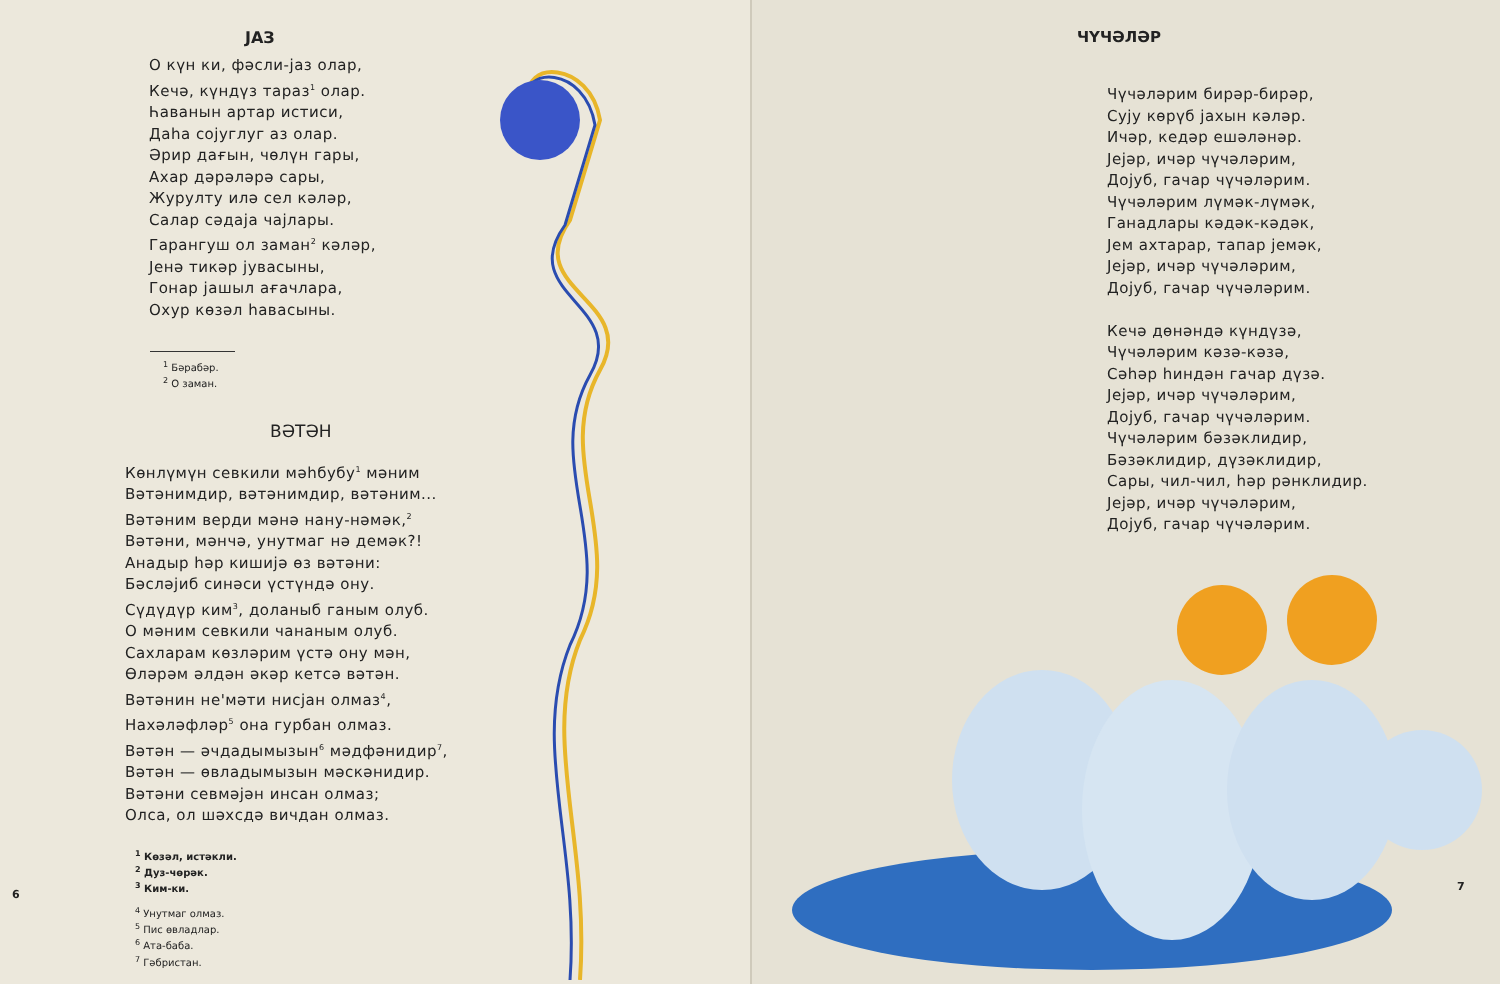JAЗ
О күн ки, фәсли-јаз олар,
Кечә, күндүз тараз<sup>1</sup> олар.
Һаванын артар истиси,
Даһа сојуглуг аз олар.
Әрир дағын, чөлүн гары,
Ахар дәрәләрә сары,
Журулту илә сел кәләр,
Салар сәдаја чајлары.
Гарангуш ол заман<sup>2</sup> кәләр,
Јенә тикәр јувасыны,
Гонар јашыл ағачлара,
Охур көзәл һавасыны.
<sup>1</sup> Бәрабәр.
<sup>2</sup> О заман.
ВӘТӘН
Көнлүмүн севкили мәһбубу<sup>1</sup> мәним
Вәтәнимдир, вәтәнимдир, вәтәним...
Вәтәним верди мәнә нану-нәмәк,<sup>2</sup>
Вәтәни, мәнчә, унутмаг нә демәк?!
Анадыр һәр кишијә өз вәтәни:
Бәсләјиб синәси үстүндә ону.
Сүдүдүр ким<sup>3</sup>, доланыб ганым олуб.
О мәним севкили чананым олуб.
Сахларам көзләрим үстә ону мән,
Өләрәм әлдән әкәр кетсә вәтән.
Вәтәнин не'мәти нисјан олмаз<sup>4</sup>,
Нахәләфләр<sup>5</sup> она гурбан олмаз.
Вәтән — әчдадымызын<sup>6</sup> мәдфәнидир<sup>7</sup>,
Вәтән — өвладымызын мәскәнидир.
Вәтәни севмәјән инсан олмаз;
Олса, ол шәхсдә вичдан олмаз.
<sup>1</sup> Көзәл, истәкли.
<sup>2</sup> Дуз-чөрәк.
<sup>3</sup> Ким-ки.
<sup>4</sup> Унутмаг олмаз.
<sup>5</sup> Пис өвладлар.
<sup>6</sup> Ата-баба.
<sup>7</sup> Гәбристан.
6
ЧҮЧӘЛӘР
Чүчәләрим бирәр-бирәр,
Сују көрүб јахын кәләр.
Ичәр, кедәр ешәләнәр.
Јејәр, ичәр чүчәләрим,
Дојуб, гачар чүчәләрим.
Чүчәләрим лүмәк-лүмәк,
Ганадлары кәдәк-кәдәк,
Јем ахтарар, тапар јемәк,
Јејәр, ичәр чүчәләрим,
Дојуб, гачар чүчәләрим.
Кечә дөнәндә күндүзә,
Чүчәләрим кәзә-кәзә,
Сәһәр һиндән гачар дүзә.
Јејәр, ичәр чүчәләрим,
Дојуб, гачар чүчәләрим.
Чүчәләрим бәзәклидир,
Бәзәклидир, дүзәклидир,
Сары, чил-чил, һәр рәнклидир.
Јејәр, ичәр чүчәләрим,
Дојуб, гачар чүчәләрим.
7